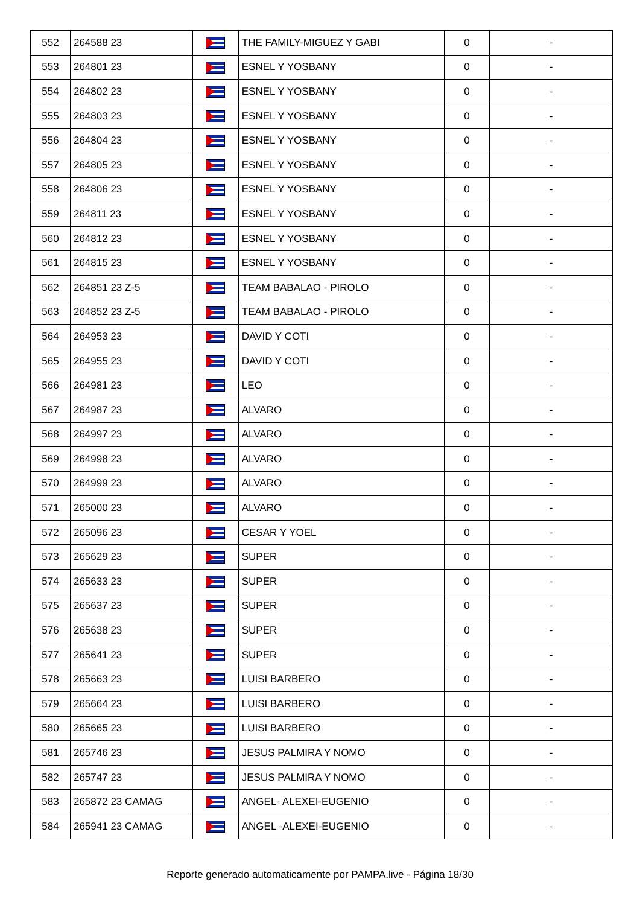| 552 | 264588 23 | | THE FAMILY-MIGUEZ Y GABI | 0 | - |
| 553 | 264801 23 | | ESNEL Y YOSBANY | 0 | - |
| 554 | 264802 23 | | ESNEL Y YOSBANY | 0 | - |
| 555 | 264803 23 | | ESNEL Y YOSBANY | 0 | - |
| 556 | 264804 23 | | ESNEL Y YOSBANY | 0 | - |
| 557 | 264805 23 | | ESNEL Y YOSBANY | 0 | - |
| 558 | 264806 23 | | ESNEL Y YOSBANY | 0 | - |
| 559 | 264811 23 | | ESNEL Y YOSBANY | 0 | - |
| 560 | 264812 23 | | ESNEL Y YOSBANY | 0 | - |
| 561 | 264815 23 | | ESNEL Y YOSBANY | 0 | - |
| 562 | 264851 23 Z-5 | | TEAM BABALAO - PIROLO | 0 | - |
| 563 | 264852 23 Z-5 | | TEAM BABALAO - PIROLO | 0 | - |
| 564 | 264953 23 | | DAVID Y COTI | 0 | - |
| 565 | 264955 23 | | DAVID Y COTI | 0 | - |
| 566 | 264981 23 | | LEO | 0 | - |
| 567 | 264987 23 | | ALVARO | 0 | - |
| 568 | 264997 23 | | ALVARO | 0 | - |
| 569 | 264998 23 | | ALVARO | 0 | - |
| 570 | 264999 23 | | ALVARO | 0 | - |
| 571 | 265000 23 | | ALVARO | 0 | - |
| 572 | 265096 23 | | CESAR Y YOEL | 0 | - |
| 573 | 265629 23 | | SUPER | 0 | - |
| 574 | 265633 23 | | SUPER | 0 | - |
| 575 | 265637 23 | | SUPER | 0 | - |
| 576 | 265638 23 | | SUPER | 0 | - |
| 577 | 265641 23 | | SUPER | 0 | - |
| 578 | 265663 23 | | LUISI BARBERO | 0 | - |
| 579 | 265664 23 | | LUISI BARBERO | 0 | - |
| 580 | 265665 23 | | LUISI BARBERO | 0 | - |
| 581 | 265746 23 | | JESUS PALMIRA Y NOMO | 0 | - |
| 582 | 265747 23 | | JESUS PALMIRA Y NOMO | 0 | - |
| 583 | 265872 23 CAMAG | | ANGEL- ALEXEI-EUGENIO | 0 | - |
| 584 | 265941 23 CAMAG | | ANGEL -ALEXEI-EUGENIO | 0 | - |
Reporte generado automaticamente por PAMPA.live - Página 18/30